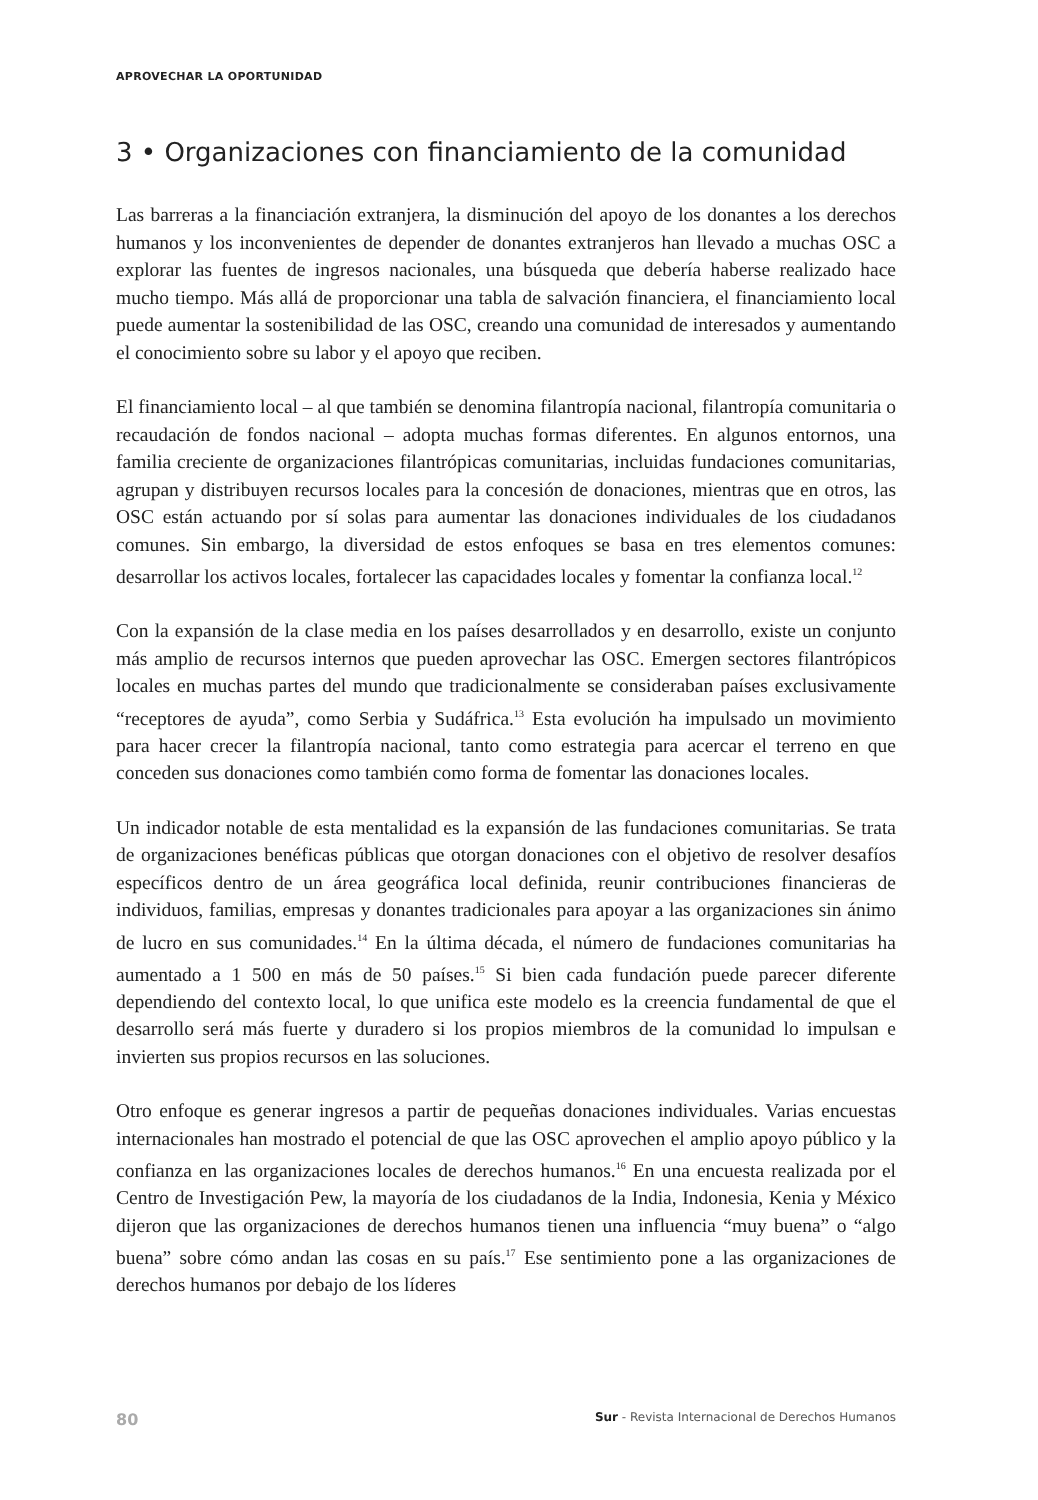APROVECHAR LA OPORTUNIDAD
3 • Organizaciones con financiamiento de la comunidad
Las barreras a la financiación extranjera, la disminución del apoyo de los donantes a los derechos humanos y los inconvenientes de depender de donantes extranjeros han llevado a muchas OSC a explorar las fuentes de ingresos nacionales, una búsqueda que debería haberse realizado hace mucho tiempo. Más allá de proporcionar una tabla de salvación financiera, el financiamiento local puede aumentar la sostenibilidad de las OSC, creando una comunidad de interesados y aumentando el conocimiento sobre su labor y el apoyo que reciben.
El financiamiento local – al que también se denomina filantropía nacional, filantropía comunitaria o recaudación de fondos nacional – adopta muchas formas diferentes. En algunos entornos, una familia creciente de organizaciones filantrópicas comunitarias, incluidas fundaciones comunitarias, agrupan y distribuyen recursos locales para la concesión de donaciones, mientras que en otros, las OSC están actuando por sí solas para aumentar las donaciones individuales de los ciudadanos comunes. Sin embargo, la diversidad de estos enfoques se basa en tres elementos comunes: desarrollar los activos locales, fortalecer las capacidades locales y fomentar la confianza local.<sup>12</sup>
Con la expansión de la clase media en los países desarrollados y en desarrollo, existe un conjunto más amplio de recursos internos que pueden aprovechar las OSC. Emergen sectores filantrópicos locales en muchas partes del mundo que tradicionalmente se consideraban países exclusivamente “receptores de ayuda”, como Serbia y Sudáfrica.<sup>13</sup> Esta evolución ha impulsado un movimiento para hacer crecer la filantropía nacional, tanto como estrategia para acercar el terreno en que conceden sus donaciones como también como forma de fomentar las donaciones locales.
Un indicador notable de esta mentalidad es la expansión de las fundaciones comunitarias. Se trata de organizaciones benéficas públicas que otorgan donaciones con el objetivo de resolver desafíos específicos dentro de un área geográfica local definida, reunir contribuciones financieras de individuos, familias, empresas y donantes tradicionales para apoyar a las organizaciones sin ánimo de lucro en sus comunidades.<sup>14</sup> En la última década, el número de fundaciones comunitarias ha aumentado a 1 500 en más de 50 países.<sup>15</sup> Si bien cada fundación puede parecer diferente dependiendo del contexto local, lo que unifica este modelo es la creencia fundamental de que el desarrollo será más fuerte y duradero si los propios miembros de la comunidad lo impulsan e invierten sus propios recursos en las soluciones.
Otro enfoque es generar ingresos a partir de pequeñas donaciones individuales. Varias encuestas internacionales han mostrado el potencial de que las OSC aprovechen el amplio apoyo público y la confianza en las organizaciones locales de derechos humanos.<sup>16</sup> En una encuesta realizada por el Centro de Investigación Pew, la mayoría de los ciudadanos de la India, Indonesia, Kenia y México dijeron que las organizaciones de derechos humanos tienen una influencia “muy buena” o “algo buena” sobre cómo andan las cosas en su país.<sup>17</sup> Ese sentimiento pone a las organizaciones de derechos humanos por debajo de los líderes
80 Sur - Revista Internacional de Derechos Humanos